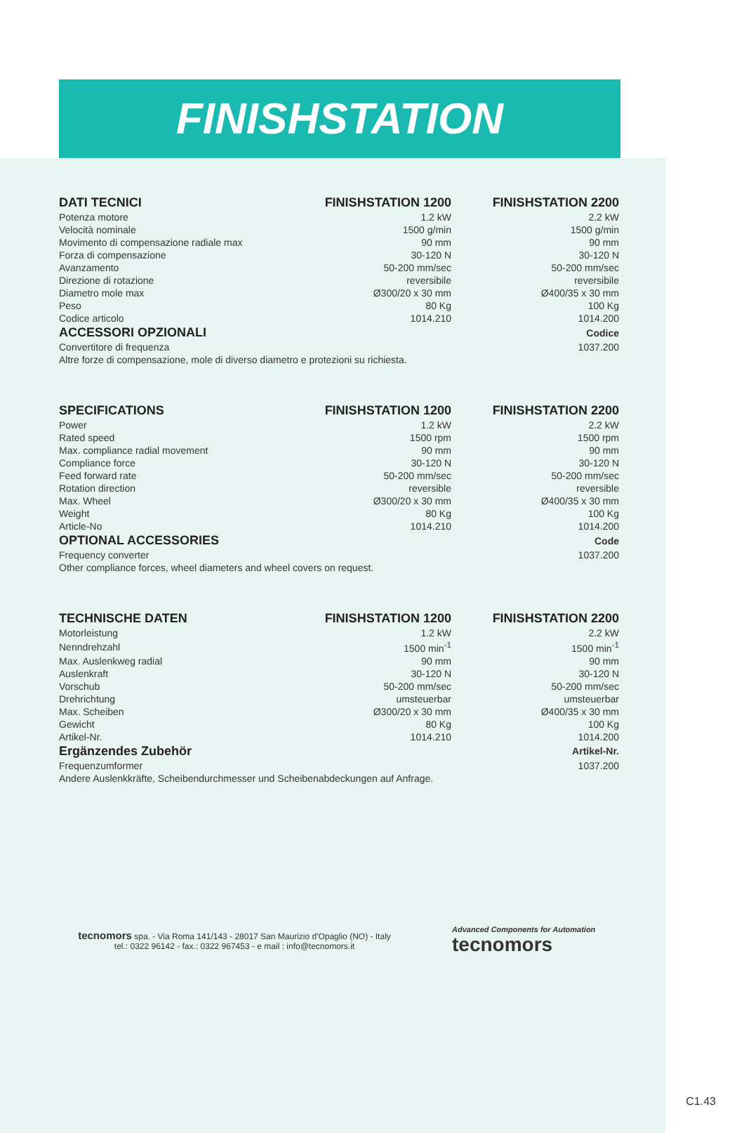FINISHSTATION
| DATI TECNICI | FINISHSTATION 1200 | FINISHSTATION 2200 |
| --- | --- | --- |
| Potenza motore | 1.2 kW | 2.2 kW |
| Velocità nominale | 1500 g/min | 1500 g/min |
| Movimento di compensazione radiale max | 90 mm | 90 mm |
| Forza di compensazione | 30-120 N | 30-120 N |
| Avanzamento | 50-200 mm/sec | 50-200 mm/sec |
| Direzione di rotazione | reversibile | reversibile |
| Diametro mole max | Ø300/20 x 30 mm | Ø400/35 x 30 mm |
| Peso | 80 Kg | 100 Kg |
| Codice articolo | 1014.210 | 1014.200 |
| ACCESSORI OPZIONALI | | Codice |
| Convertitore di frequenza | | 1037.200 |
| Altre forze di compensazione, mole di diverso diametro e protezioni su richiesta. | | |
| SPECIFICATIONS | FINISHSTATION 1200 | FINISHSTATION 2200 |
| --- | --- | --- |
| Power | 1.2 kW | 2.2 kW |
| Rated speed | 1500 rpm | 1500 rpm |
| Max. compliance radial movement | 90 mm | 90 mm |
| Compliance force | 30-120 N | 30-120 N |
| Feed forward rate | 50-200 mm/sec | 50-200 mm/sec |
| Rotation direction | reversible | reversible |
| Max. Wheel | Ø300/20 x 30 mm | Ø400/35 x 30 mm |
| Weight | 80 Kg | 100 Kg |
| Article-No | 1014.210 | 1014.200 |
| OPTIONAL ACCESSORIES | | Code |
| Frequency converter | | 1037.200 |
| Other compliance forces, wheel diameters and wheel covers on request. | | |
| TECHNISCHE DATEN | FINISHSTATION 1200 | FINISHSTATION 2200 |
| --- | --- | --- |
| Motorleistung | 1.2 kW | 2.2 kW |
| Nenndrehzahl | 1500 min<sup>-1</sup> | 1500 min<sup>-1</sup> |
| Max. Auslenkweg radial | 90 mm | 90 mm |
| Auslenkraft | 30-120 N | 30-120 N |
| Vorschub | 50-200 mm/sec | 50-200 mm/sec |
| Drehrichtung | umsteuerbar | umsteuerbar |
| Max. Scheiben | Ø300/20 x 30 mm | Ø400/35 x 30 mm |
| Gewicht | 80 Kg | 100 Kg |
| Artikel-Nr. | 1014.210 | 1014.200 |
| Ergänzendes Zubehör | | Artikel-Nr. |
| Frequenzumformer | | 1037.200 |
| Andere Auslenkkräfte, Scheibendurchmesser und Scheibenabdeckungen auf Anfrage. | | |
tecnomors spa. - Via Roma 141/143 - 28017 San Maurizio d'Opaglio (NO) - Italy
tel.: 0322 96142 - fax.: 0322 967453 - e mail : info@tecnomors.it
Advanced Components for Automation
tecnomors
C1.43